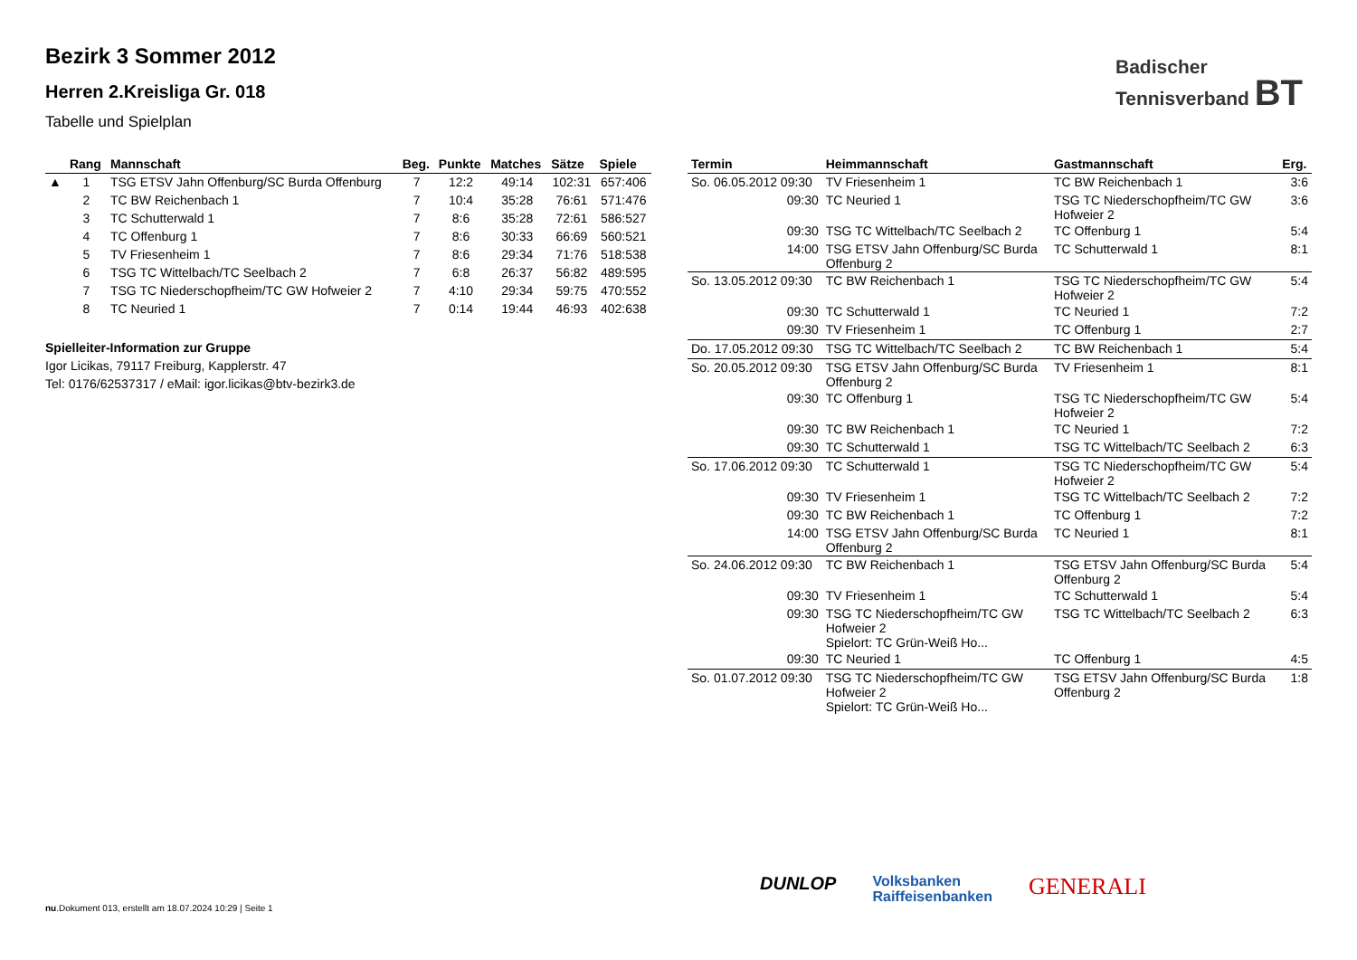Bezirk 3 Sommer 2012
Herren 2.Kreisliga Gr. 018
Tabelle und Spielplan
| | Rang | Mannschaft | Beg. | Punkte | Matches | Sätze | Spiele |
| --- | --- | --- | --- | --- | --- | --- | --- |
| ▲ | 1 | TSG ETSV Jahn Offenburg/SC Burda Offenburg | 7 | 12:2 | 49:14 | 102:31 | 657:406 |
| | 2 | TC BW Reichenbach 1 | 7 | 10:4 | 35:28 | 76:61 | 571:476 |
| | 3 | TC Schutterwald 1 | 7 | 8:6 | 35:28 | 72:61 | 586:527 |
| | 4 | TC Offenburg 1 | 7 | 8:6 | 30:33 | 66:69 | 560:521 |
| | 5 | TV Friesenheim 1 | 7 | 8:6 | 29:34 | 71:76 | 518:538 |
| | 6 | TSG TC Wittelbach/TC Seelbach 2 | 7 | 6:8 | 26:37 | 56:82 | 489:595 |
| | 7 | TSG TC Niederschopfheim/TC GW Hofweier 2 | 7 | 4:10 | 29:34 | 59:75 | 470:552 |
| | 8 | TC Neuried 1 | 7 | 0:14 | 19:44 | 46:93 | 402:638 |
Spielleiter-Information zur Gruppe
Igor Licikas, 79117 Freiburg, Kapplerstr. 47
Tel: 0176/62537317 / eMail: igor.licikas@btv-bezirk3.de
| Termin | Heimmannschaft | Gastmannschaft | Erg. |
| --- | --- | --- | --- |
| So. 06.05.2012 09:30 | TV Friesenheim 1 | TC BW Reichenbach 1 | 3:6 |
| 09:30 | TC Neuried 1 | TSG TC Niederschopfheim/TC GW Hofweier 2 | 3:6 |
| 09:30 | TSG TC Wittelbach/TC Seelbach 2 | TC Offenburg 1 | 5:4 |
| 14:00 | TSG ETSV Jahn Offenburg/SC Burda Offenburg 2 | TC Schutterwald 1 | 8:1 |
| So. 13.05.2012 09:30 | TC BW Reichenbach 1 | TSG TC Niederschopfheim/TC GW Hofweier 2 | 5:4 |
| 09:30 | TC Schutterwald 1 | TC Neuried 1 | 7:2 |
| 09:30 | TV Friesenheim 1 | TC Offenburg 1 | 2:7 |
| Do. 17.05.2012 09:30 | TSG TC Wittelbach/TC Seelbach 2 | TC BW Reichenbach 1 | 5:4 |
| So. 20.05.2012 09:30 | TSG ETSV Jahn Offenburg/SC Burda Offenburg 2 | TV Friesenheim 1 | 8:1 |
| 09:30 | TC Offenburg 1 | TSG TC Niederschopfheim/TC GW Hofweier 2 | 5:4 |
| 09:30 | TC BW Reichenbach 1 | TC Neuried 1 | 7:2 |
| 09:30 | TC Schutterwald 1 | TSG TC Wittelbach/TC Seelbach 2 | 6:3 |
| So. 17.06.2012 09:30 | TC Schutterwald 1 | TSG TC Niederschopfheim/TC GW Hofweier 2 | 5:4 |
| 09:30 | TV Friesenheim 1 | TSG TC Wittelbach/TC Seelbach 2 | 7:2 |
| 09:30 | TC BW Reichenbach 1 | TC Offenburg 1 | 7:2 |
| 14:00 | TSG ETSV Jahn Offenburg/SC Burda Offenburg 2 | TC Neuried 1 | 8:1 |
| So. 24.06.2012 09:30 | TC BW Reichenbach 1 | TSG ETSV Jahn Offenburg/SC Burda Offenburg 2 | 5:4 |
| 09:30 | TV Friesenheim 1 | TC Schutterwald 1 | 5:4 |
| 09:30 | TSG TC Niederschopfheim/TC GW Hofweier 2 Spielort: TC Grün-Weiß Ho... | TSG TC Wittelbach/TC Seelbach 2 | 6:3 |
| 09:30 | TC Neuried 1 | TC Offenburg 1 | 4:5 |
| So. 01.07.2012 09:30 | TSG TC Niederschopfheim/TC GW Hofweier 2 Spielort: TC Grün-Weiß Ho... | TSG ETSV Jahn Offenburg/SC Burda Offenburg 2 | 1:8 |
Badischer
Tennisverband BT
DUNLOP Volksbanken
Raiffeisenbanken GENERALI
nu.Dokument 013, erstellt am 18.07.2024 10:29 | Seite 1